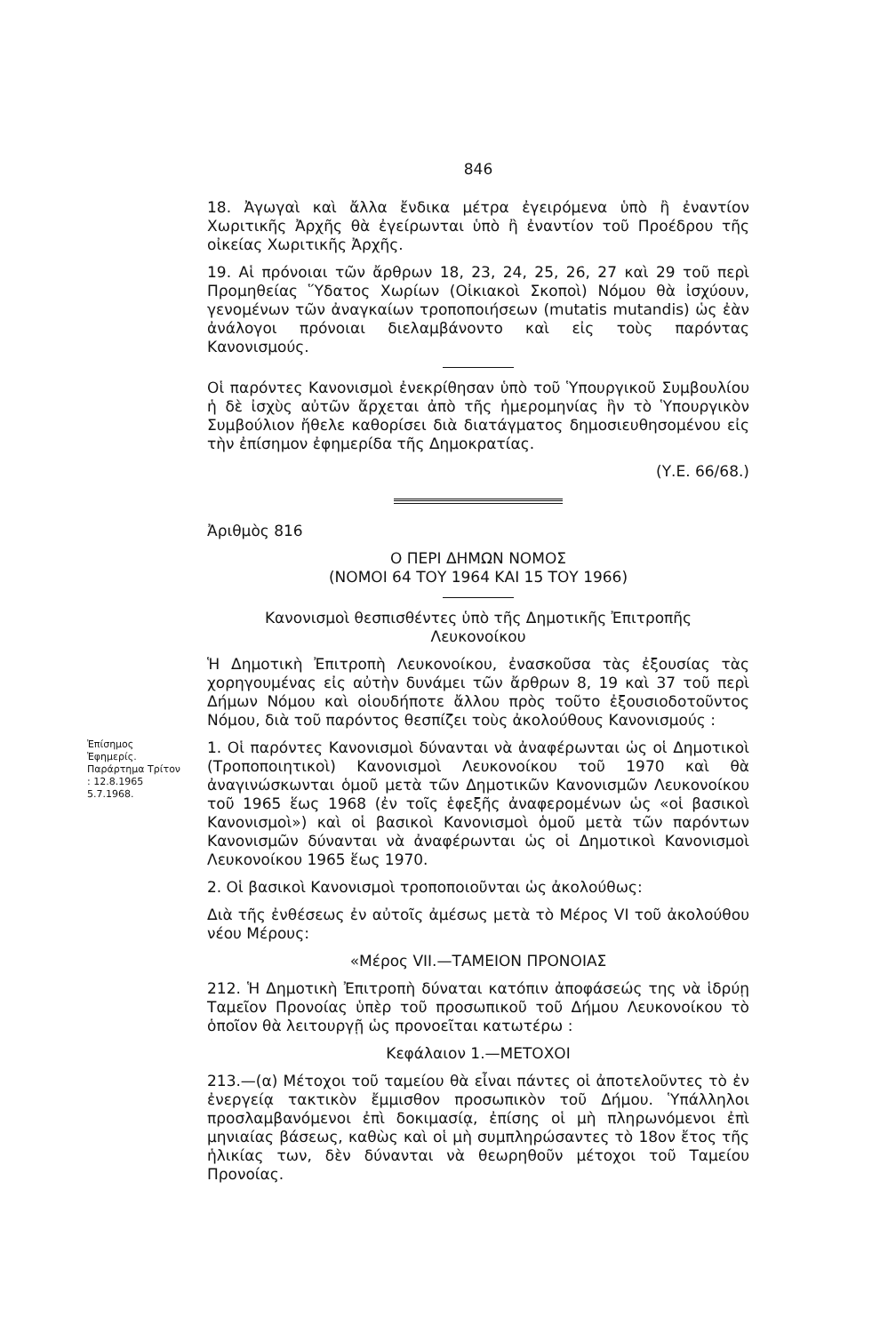846
18. Ἀγωγαὶ καὶ ἄλλα ἔνδικα μέτρα ἐγειρόμενα ὑπὸ ἢ ἐναντίον Χωριτικῆς Ἀρχῆς θὰ ἐγείρωνται ὑπὸ ἢ ἐναντίον τοῦ Προέδρου τῆς οἰκείας Χωριτικῆς Ἀρχῆς.
19. Αἱ πρόνοιαι τῶν ἄρθρων 18, 23, 24, 25, 26, 27 καὶ 29 τοῦ περὶ Προμηθείας Ὕδατος Χωρίων (Οἰκιακοὶ Σκοποὶ) Νόμου θὰ ἰσχύουν, γενομένων τῶν ἀναγκαίων τροποποιήσεων (mutatis mutandis) ὡς ἐὰν ἀνάλογοι πρόνοιαι διελαμβάνοντο καὶ εἰς τοὺς παρόντας Κανονισμούς.
Οἱ παρόντες Κανονισμοὶ ἐνεκρίθησαν ὑπὸ τοῦ Ὑπουργικοῦ Συμβουλίου ἡ δὲ ἰσχὺς αὐτῶν ἄρχεται ἀπὸ τῆς ἡμερομηνίας ἣν τὸ Ὑπουργικὸν Συμβούλιον ἤθελε καθορίσει διὰ διατάγματος δημοσιευθησομένου εἰς τὴν ἐπίσημον ἐφημερίδα τῆς Δημοκρατίας.
(Υ.Ε. 66/68.)
Ἀριθμὸς 816
Ο ΠΕΡΙ ΔΗΜΩΝ ΝΟΜΟΣ
(ΝΟΜΟΙ 64 ΤΟΥ 1964 ΚΑΙ 15 ΤΟΥ 1966)
Κανονισμοὶ θεσπισθέντες ὑπὸ τῆς Δημοτικῆς Ἐπιτροπῆς
Λευκονοίκου
Ἡ Δημοτικὴ Ἐπιτροπὴ Λευκονοίκου, ἐνασκοῦσα τὰς ἐξουσίας τὰς χορηγουμένας εἰς αὐτὴν δυνάμει τῶν ἄρθρων 8, 19 καὶ 37 τοῦ περὶ Δήμων Νόμου καὶ οἱουδήποτε ἄλλου πρὸς τοῦτο ἐξουσιοδοτοῦντος Νόμου, διὰ τοῦ παρόντος θεσπίζει τοὺς ἀκολούθους Κανονισμούς :
Ἐπίσημος Ἐφημερίς. Παράρτημα Τρίτον : 12.8.1965 5.7.1968.
1. Οἱ παρόντες Κανονισμοὶ δύνανται νὰ ἀναφέρωνται ὡς οἱ Δημοτικοὶ (Τροποποιητικοὶ) Κανονισμοὶ Λευκονοίκου τοῦ 1970 καὶ θὰ ἀναγινώσκωνται ὁμοῦ μετὰ τῶν Δημοτικῶν Κανονισμῶν Λευκονοίκου τοῦ 1965 ἕως 1968 (ἐν τοῖς ἑφεξῆς ἀναφερομένων ὡς «οἱ βασικοὶ Κανονισμοὶ») καὶ οἱ βασικοὶ Κανονισμοὶ ὁμοῦ μετὰ τῶν παρόντων Κανονισμῶν δύνανται νὰ ἀναφέρωνται ὡς οἱ Δημοτικοὶ Κανονισμοὶ Λευκονοίκου 1965 ἕως 1970.
2. Οἱ βασικοὶ Κανονισμοὶ τροποποιοῦνται ὡς ἀκολούθως:
Διὰ τῆς ἐνθέσεως ἐν αὐτοῖς ἀμέσως μετὰ τὸ Μέρος VI τοῦ ἀκολούθου νέου Μέρους:
«Μέρος VII.—ΤΑΜΕΙΟΝ ΠΡΟΝΟΙΑΣ
212. Ἡ Δημοτικὴ Ἐπιτροπὴ δύναται κατόπιν ἀποφάσεώς της νὰ ἱδρύῃ Ταμεῖον Προνοίας ὑπὲρ τοῦ προσωπικοῦ τοῦ Δήμου Λευκονοίκου τὸ ὁποῖον θὰ λειτουργῇ ὡς προνοεῖται κατωτέρω :
Κεφάλαιον 1.—ΜΕΤΟΧΟΙ
213.—(α) Μέτοχοι τοῦ ταμείου θὰ εἶναι πάντες οἱ ἀποτελοῦντες τὸ ἐν ἐνεργείᾳ τακτικὸν ἔμμισθον προσωπικὸν τοῦ Δήμου. Ὑπάλληλοι προσλαμβανόμενοι ἐπὶ δοκιμασίᾳ, ἐπίσης οἱ μὴ πληρωνόμενοι ἐπὶ μηνιαίας βάσεως, καθὼς καὶ οἱ μὴ συμπληρώσαντες τὸ 18ον ἔτος τῆς ἡλικίας των, δὲν δύνανται νὰ θεωρηθοῦν μέτοχοι τοῦ Ταμείου Προνοίας.